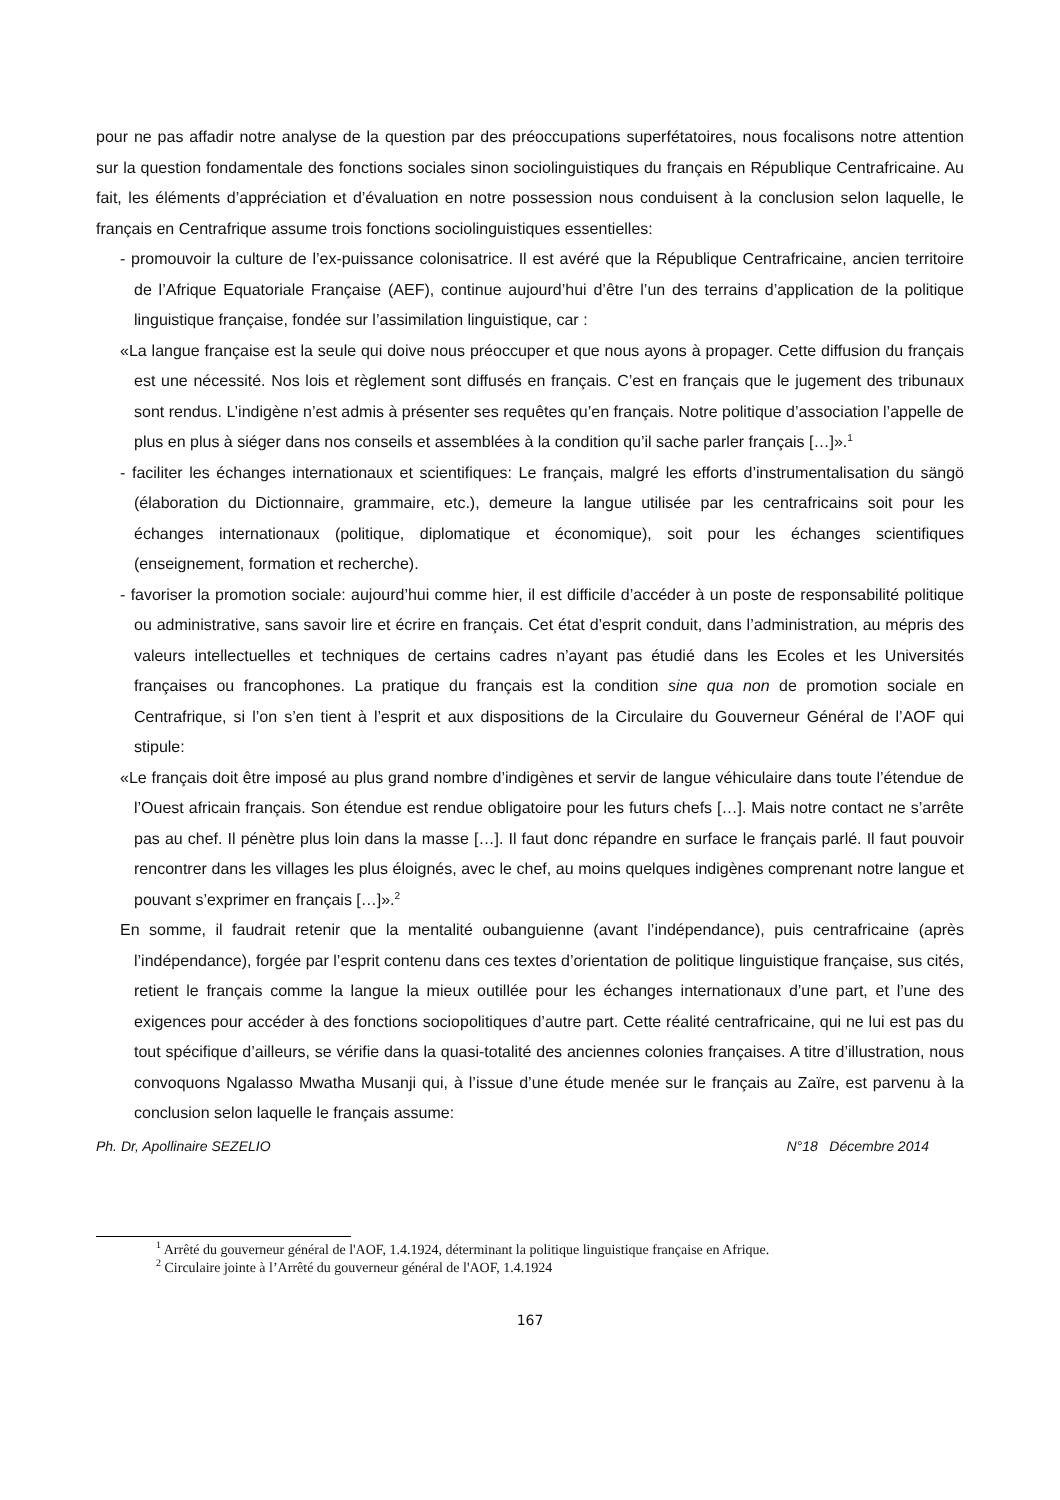pour ne pas affadir notre analyse de la question par des préoccupations superfétatoires, nous focalisons notre attention sur la question fondamentale des fonctions sociales sinon sociolinguistiques du français en République Centrafricaine. Au fait, les éléments d’appréciation et d’évaluation en notre possession nous conduisent à la conclusion selon laquelle, le français en Centrafrique assume trois fonctions sociolinguistiques essentielles:
- promouvoir la culture de l’ex-puissance colonisatrice. Il est avéré que la République Centrafricaine, ancien territoire de l’Afrique Equatoriale Française (AEF), continue aujourd’hui d’être l’un des terrains d’application de la politique linguistique française, fondée sur l’assimilation linguistique, car :
«La langue française est la seule qui doive nous préoccuper et que nous ayons à propager. Cette diffusion du français est une nécessité. Nos lois et règlement sont diffusés en français. C’est en français que le jugement des tribunaux sont rendus. L’indigène n’est admis à présenter ses requêtes qu’en français. Notre politique d’association l’appelle de plus en plus à siéger dans nos conseils et assemblées à la condition qu’il sache parler français […]».<sup>1</sup>
- faciliter les échanges internationaux et scientifiques: Le français, malgré les efforts d’instrumentalisation du sängö (élaboration du Dictionnaire, grammaire, etc.), demeure la langue utilisée par les centrafricains soit pour les échanges internationaux (politique, diplomatique et économique), soit pour les échanges scientifiques (enseignement, formation et recherche).
- favoriser la promotion sociale: aujourd’hui comme hier, il est difficile d’accéder à un poste de responsabilité politique ou administrative, sans savoir lire et écrire en français. Cet état d’esprit conduit, dans l’administration, au mépris des valeurs intellectuelles et techniques de certains cadres n’ayant pas étudié dans les Ecoles et les Universités françaises ou francophones. La pratique du français est la condition sine qua non de promotion sociale en Centrafrique, si l’on s’en tient à l’esprit et aux dispositions de la Circulaire du Gouverneur Général de l’AOF qui stipule:
«Le français doit être imposé au plus grand nombre d’indigènes et servir de langue véhiculaire dans toute l’étendue de l’Ouest africain français. Son étendue est rendue obligatoire pour les futurs chefs […]. Mais notre contact ne s’arrête pas au chef. Il pénètre plus loin dans la masse […]. Il faut donc répandre en surface le français parlé. Il faut pouvoir rencontrer dans les villages les plus éloignés, avec le chef, au moins quelques indigènes comprenant notre langue et pouvant s’exprimer en français […]».<sup>2</sup>
En somme, il faudrait retenir que la mentalité oubanguienne (avant l’indépendance), puis centrafricaine (après l’indépendance), forgée par l’esprit contenu dans ces textes d’orientation de politique linguistique française, sus cités, retient le français comme la langue la mieux outillée pour les échanges internationaux d’une part, et l’une des exigences pour accéder à des fonctions sociopolitiques d’autre part. Cette réalité centrafricaine, qui ne lui est pas du tout spécifique d’ailleurs, se vérifie dans la quasi-totalité des anciennes colonies françaises. A titre d’illustration, nous convoquons Ngalasso Mwatha Musanji qui, à l’issue d’une étude menée sur le français au Zaïre, est parvenu à la conclusion selon laquelle le français assume:
Ph. Dr, Apollinaire SEZELIO N°18 Décembre 2014
<sup>1</sup> Arrêté du gouverneur général de l'AOF, 1.4.1924, déterminant la politique linguistique française en Afrique.
<sup>2</sup> Circulaire jointe à l’Arrêté du gouverneur général de l'AOF, 1.4.1924
167